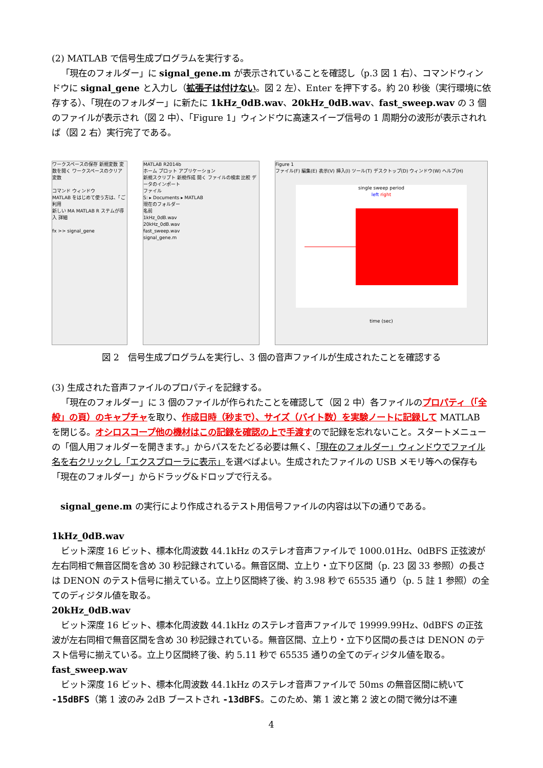(2) MATLAB で信号生成プログラムを実行する。
「現在のフォルダー」に signal_gene.m が表示されていることを確認し（p.3 図 1 右）、コマンドウィンドウに signal_gene と入力し（拡張子は付けない。図 2 左）、Enter を押下する。約 20 秒後（実行環境に依存する）、「現在のフォルダー」に新たに 1kHz_0dB.wav、20kHz_0dB.wav、fast_sweep.wav の 3 個のファイルが表示され（図 2 中）、「Figure 1」ウィンドウに高速スイープ信号の 1 周期分の波形が表示されれば（図 2 右）実行完了である。
ワークスペースの保存 新規変数 変数を開く ワークスペースのクリア 変数
コマンド ウィンドウ
MATLAB をはじめて使う方は、「ご利用
新しい MA MATLAB R ステムが導入 詳細
fx >> signal_gene
MATLAB R2014b
ホーム プロット アプリケーション
新規スクリプト 新規作成 開く ファイルの検索 比較 データのインポート
ファイル
S: ▸ Documents ▸ MATLAB
現在のフォルダー
名前
1kHz_0dB.wav
20kHz_0dB.wav
fast_sweep.wav
signal_gene.m
Figure 1
ファイル(F) 編集(E) 表示(V) 挿入(I) ツール(T) デスクトップ(D) ウィンドウ(W) ヘルプ(H)
single sweep period
left right
time (sec)
図 2　信号生成プログラムを実行し、3 個の音声ファイルが生成されたことを確認する
(3) 生成された音声ファイルのプロパティを記録する。
「現在のフォルダー」に 3 個のファイルが作られたことを確認して（図 2 中）各ファイルのプロパティ（「全般」の頁）のキャプチャを取り、作成日時（秒まで）、サイズ（バイト数）を実験ノートに記録して MATLAB を閉じる。オシロスコープ他の機材はこの記録を確認の上で手渡すので記録を忘れないこと。スタートメニューの「個人用フォルダーを開きます。」からパスをたどる必要は無く、「現在のフォルダー」ウィンドウでファイル名を右クリックし「エクスプローラに表示」を選べばよい。生成されたファイルの USB メモリ等への保存も「現在のフォルダー」からドラッグ&ドロップで行える。
　signal_gene.m の実行により作成されるテスト用信号ファイルの内容は以下の通りである。
1kHz_0dB.wav
ビット深度 16 ビット、標本化周波数 44.1kHz のステレオ音声ファイルで 1000.01Hz、0dBFS 正弦波が左右同相で無音区間を含め 30 秒記録されている。無音区間、立上り・立下り区間（p. 23 図 33 参照）の長さは DENON のテスト信号に揃えている。立上り区間終了後、約 3.98 秒で 65535 通り（p. 5 註 1 参照）の全てのディジタル値を取る。
20kHz_0dB.wav
ビット深度 16 ビット、標本化周波数 44.1kHz のステレオ音声ファイルで 19999.99Hz、0dBFS の正弦波が左右同相で無音区間を含め 30 秒記録されている。無音区間、立上り・立下り区間の長さは DENON のテスト信号に揃えている。立上り区間終了後、約 5.11 秒で 65535 通りの全てのディジタル値を取る。
fast_sweep.wav
ビット深度 16 ビット、標本化周波数 44.1kHz のステレオ音声ファイルで 50ms の無音区間に続いて -15dBFS（第 1 波のみ 2dB ブーストされ -13dBFS。このため、第 1 波と第 2 波との間で微分は不連
4